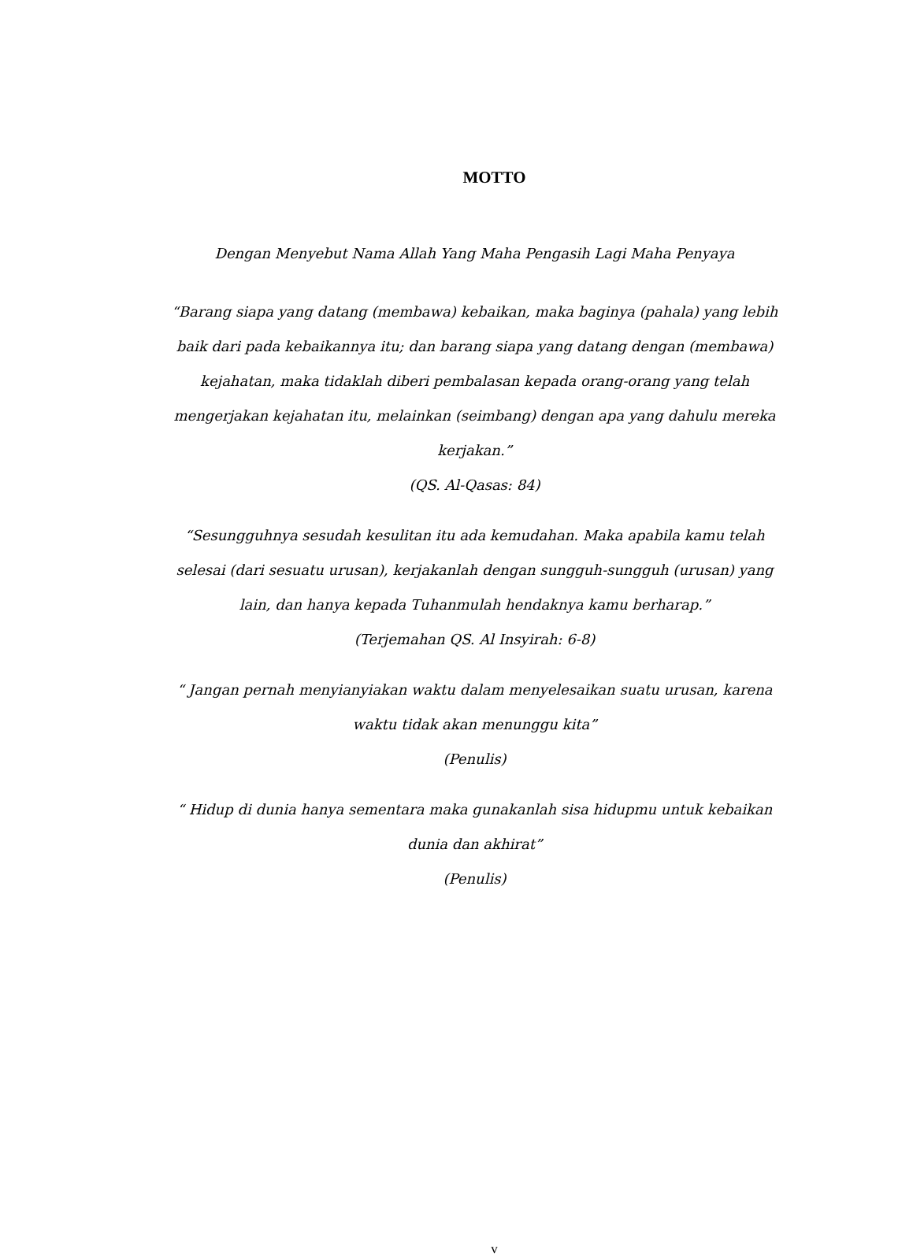MOTTO
Dengan Menyebut Nama Allah Yang Maha Pengasih Lagi Maha Penyaya
“Barang siapa yang datang (membawa) kebaikan, maka baginya (pahala) yang lebih baik dari pada kebaikannya itu; dan barang siapa yang datang dengan (membawa) kejahatan, maka tidaklah diberi pembalasan kepada orang-orang yang telah mengerjakan kejahatan itu, melainkan (seimbang) dengan apa yang dahulu mereka kerjakan.”
(QS. Al-Qasas: 84)
“Sesungguhnya sesudah kesulitan itu ada kemudahan. Maka apabila kamu telah selesai (dari sesuatu urusan), kerjakanlah dengan sungguh-sungguh (urusan) yang lain, dan hanya kepada Tuhanmulah hendaknya kamu berharap.”
(Terjemahan QS. Al Insyirah: 6-8)
“ Jangan pernah menyianyiakan waktu dalam menyelesaikan suatu urusan, karena waktu tidak akan menunggu kita”
(Penulis)
“ Hidup di dunia hanya sementara maka gunakanlah sisa hidupmu untuk kebaikan dunia dan akhirat”
(Penulis)
v